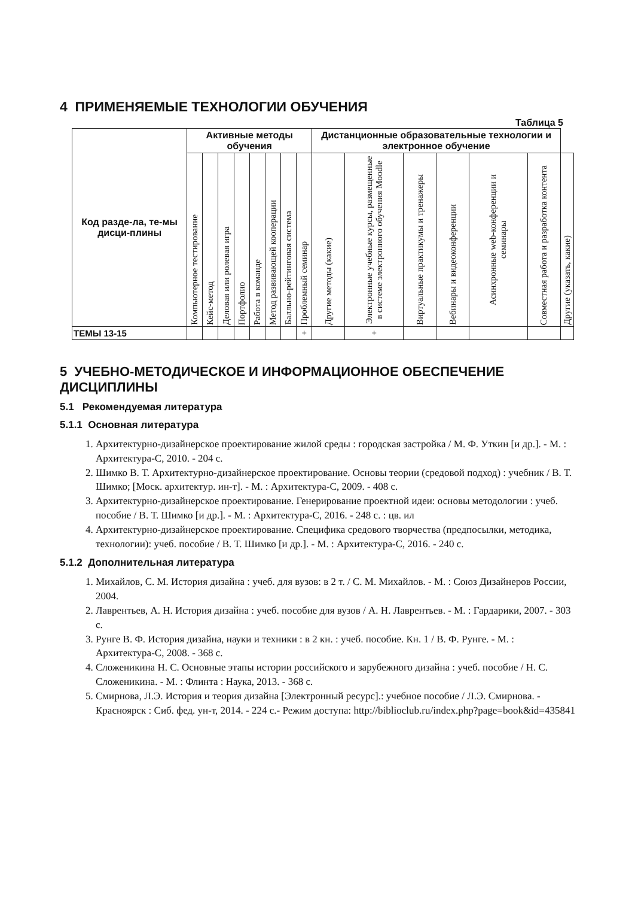4 ПРИМЕНЯЕМЫЕ ТЕХНОЛОГИИ ОБУЧЕНИЯ
Таблица 5
| Код разде-ла, те-мы дисци-плины | Активные методы обучения | | | | | | | | Дистанционные образовательные технологии и электронное обучение | | | | | | |
| --- | --- | --- | --- | --- | --- | --- | --- | --- | --- | --- | --- | --- | --- | --- | --- |
| | Компьютерное тестирование | Кейс-метод | Деловая или ролевая игра | Портфолио | Работа в команде | Метод развивающей кооперации | Балльно-рейтинговая система | Проблемный семинар | Другие методы (какие) | Электронные учебные курсы, размещенные в системе электронного обучения Moodle | Виртуальные практикумы и тренажеры | Вебинары и видеоконференции | Асинхронные web-конференции и семинары | Совместная работа и разработка контента | Другие (указать, какие) |
| ТЕМЫ 13-15 | | | | | | | | + | | + | | | | | |
5 УЧЕБНО-МЕТОДИЧЕСКОЕ И ИНФОРМАЦИОННОЕ ОБЕСПЕЧЕНИЕ ДИСЦИПЛИНЫ
5.1 Рекомендуемая литература
5.1.1 Основная литература
1. Архитектурно-дизайнерское проектирование жилой среды : городская застройка / М. Ф. Уткин [и др.]. - М. : Архитектура-С, 2010. - 204 с.
2. Шимко В. Т. Архитектурно-дизайнерское проектирование. Основы теории (средовой подход) : учебник / В. Т. Шимко; [Моск. архитектур. ин-т]. - М. : Архитектура-С, 2009. - 408 с.
3. Архитектурно-дизайнерское проектирование. Генерирование проектной идеи: основы методологии : учеб. пособие / В. Т. Шимко [и др.]. - М. : Архитектура-С, 2016. - 248 с. : цв. ил
4. Архитектурно-дизайнерское проектирование. Специфика средового творчества (предпосылки, методика, технологии): учеб. пособие / В. Т. Шимко [и др.]. - М. : Архитектура-С, 2016. - 240 с.
5.1.2 Дополнительная литература
1. Михайлов, С. М. История дизайна : учеб. для вузов: в 2 т. / С. М. Михайлов. - М. : Союз Дизайнеров России, 2004.
2. Лаврентьев, А. Н. История дизайна : учеб. пособие для вузов / А. Н. Лаврентьев. - М. : Гардарики, 2007. - 303 с.
3. Рунге В. Ф. История дизайна, науки и техники : в 2 кн. : учеб. пособие. Кн. 1 / В. Ф. Рунге. - М. : Архитектура-С, 2008. - 368 с.
4. Сложеникина Н. С. Основные этапы истории российского и зарубежного дизайна : учеб. пособие / Н. С. Сложеникина. - М. : Флинта : Наука, 2013. - 368 с.
5. Смирнова, Л.Э. История и теория дизайна [Электронный ресурс].: учебное пособие / Л.Э. Смирнова. - Красноярск : Сиб. фед. ун-т, 2014. - 224 с.- Режим доступа: http://biblioclub.ru/index.php?page=book&id=435841